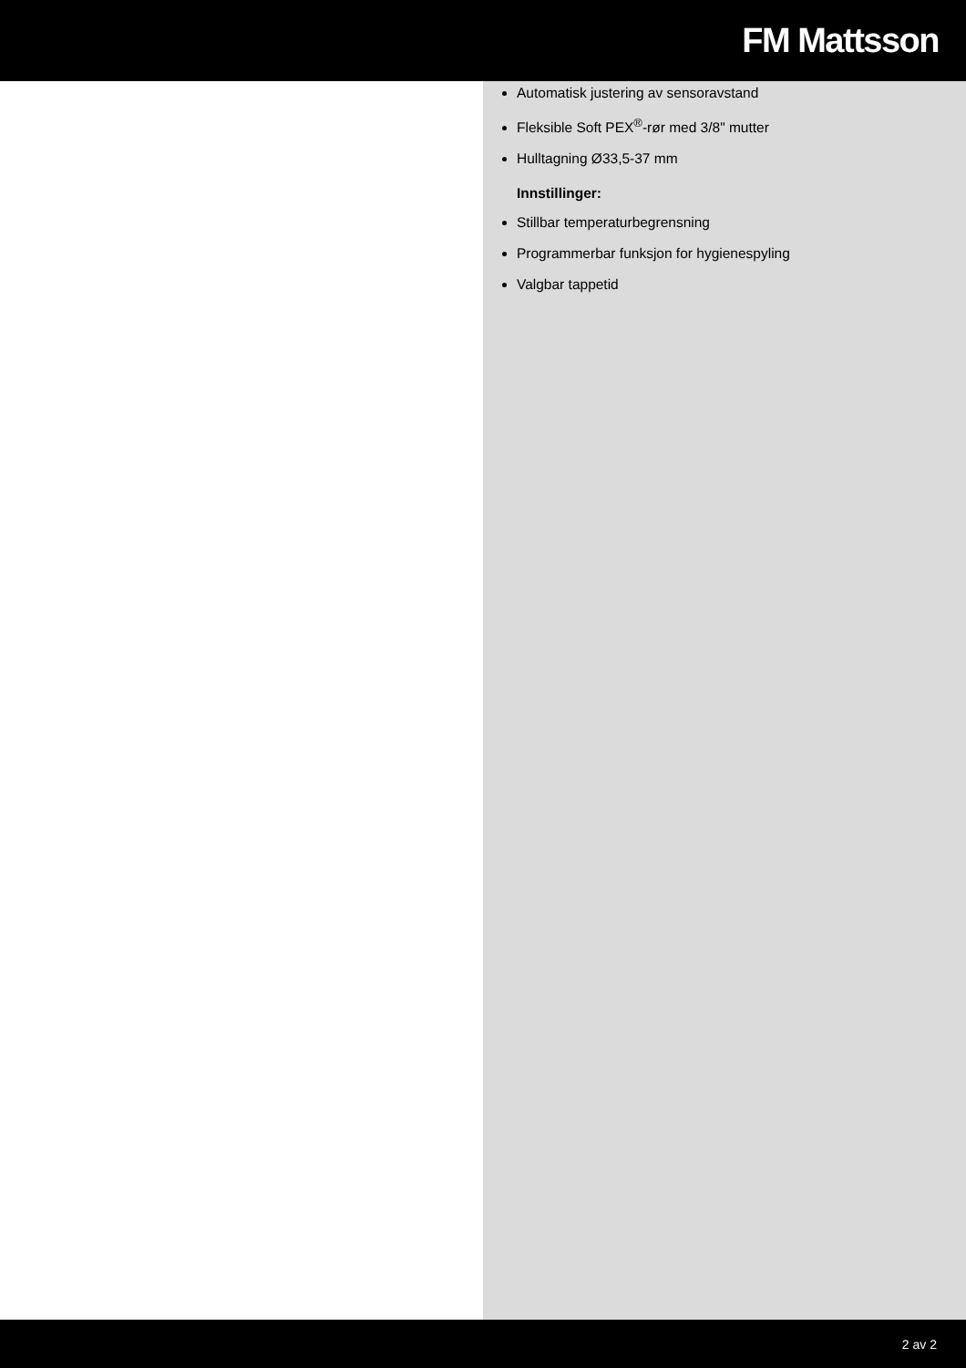FM Mattsson
Automatisk justering av sensoravstand
Fleksible Soft PEX<sup>®</sup>-rør med 3/8" mutter
Hulltagning Ø33,5-37 mm
Innstillinger:
Stillbar temperaturbegrensning
Programmerbar funksjon for hygienespyling
Valgbar tappetid
2 av 2